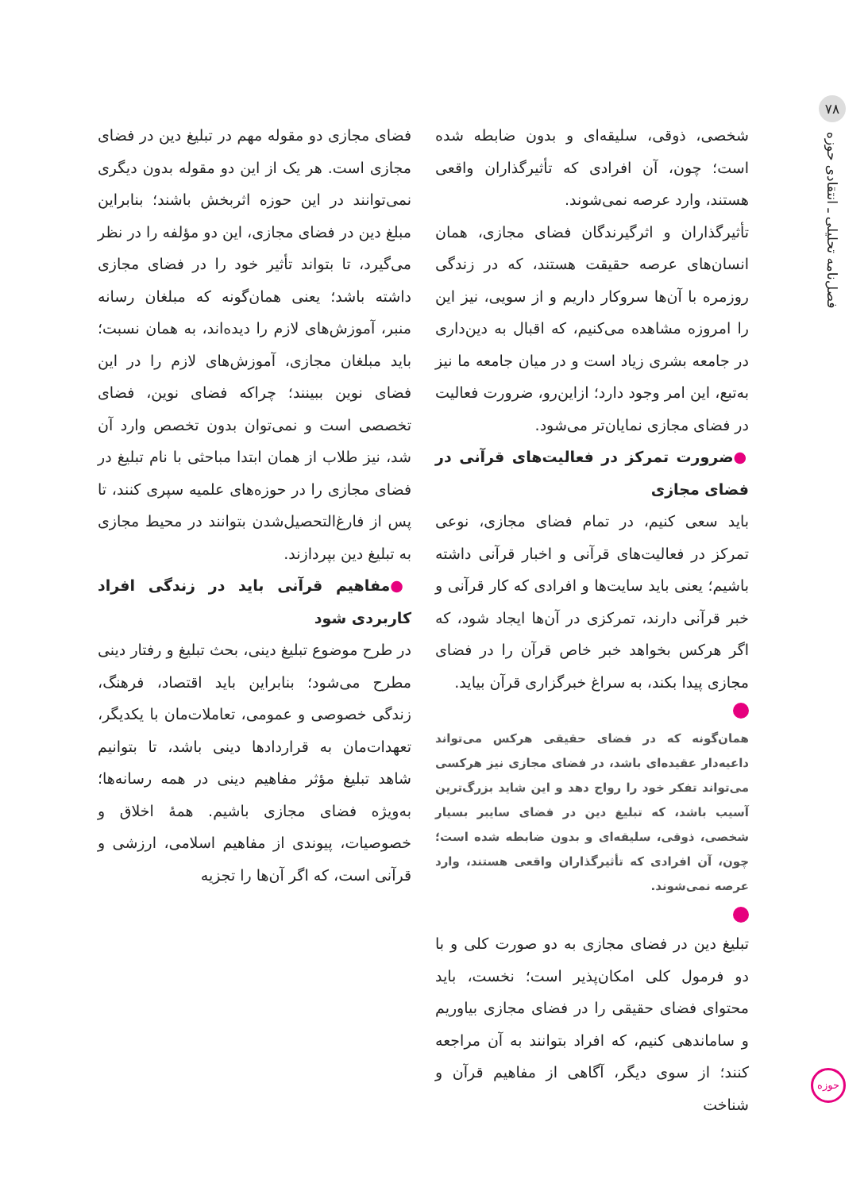۷۸
فصل‌نامه تحلیلی ـ انتقادی حوزه
حوزه
شخصی، ذوقی، سلیقه‌ای و بدون ضابطه شده است؛ چون، آن افرادی که تأثیرگذاران واقعی هستند، وارد عرصه نمی‌شوند.
تأثیرگذاران و اثرگیرندگان فضای مجازی، همان انسان‌های عرصه حقیقت هستند، که در زندگی روزمره با آن‌ها سروکار داریم و از سویی، نیز این را امروزه مشاهده می‌کنیم، که اقبال به دین‌داری در جامعه بشری زیاد است و در میان جامعه ما نیز به‌تبع، این امر وجود دارد؛ ازاین‌رو، ضرورت فعالیت در فضای مجازی نمایان‌تر می‌شود.
●ضرورت تمرکز در فعالیت‌های قرآنی در فضای مجازی
باید سعی کنیم، در تمام فضای مجازی، نوعی تمرکز در فعالیت‌های قرآنی و اخبار قرآنی داشته باشیم؛ یعنی باید سایت‌ها و افرادی که کار قرآنی و خبر قرآنی دارند، تمرکزی در آن‌ها ایجاد شود، که اگر هرکس بخواهد خبر خاص قرآن را در فضای مجازی پیدا بکند، به سراغ خبرگزاری قرآن بیاید.
همان‌گونه که در فضای حقیقی هرکس می‌تواند داعیه‌دار عقیده‌ای باشد، در فضای مجازی نیز هرکسی می‌تواند تفکر خود را رواج دهد و این شاید بزرگ‌ترین آسیب باشد، که تبلیغ دین در فضای سایبر بسیار شخصی، ذوقی، سلیقه‌ای و بدون ضابطه شده است؛ چون، آن افرادی که تأثیرگذاران واقعی هستند، وارد عرصه نمی‌شوند.
تبلیغ دین در فضای مجازی به دو صورت کلی و با دو فرمول کلی امکان‌پذیر است؛ نخست، باید محتوای فضای حقیقی را در فضای مجازی بیاوریم و ساماندهی کنیم، که افراد بتوانند به آن مراجعه کنند؛ از سوی دیگر، آگاهی از مفاهیم قرآن و شناخت
فضای مجازی دو مقوله مهم در تبلیغ دین در فضای مجازی است. هر یک از این دو مقوله بدون دیگری نمی‌توانند در این حوزه اثربخش باشند؛ بنابراین مبلغ دین در فضای مجازی، این دو مؤلفه را در نظر می‌گیرد، تا بتواند تأثیر خود را در فضای مجازی داشته باشد؛ یعنی همان‌گونه که مبلغان رسانه منبر، آموزش‌های لازم را دیده‌اند، به همان نسبت؛ باید مبلغان مجازی، آموزش‌های لازم را در این فضای نوین ببینند؛ چراکه فضای نوین، فضای تخصصی است و نمی‌توان بدون تخصص وارد آن شد، نیز طلاب از همان ابتدا مباحثی با نام تبلیغ در فضای مجازی را در حوزه‌های علمیه سپری کنند، تا پس از فارغ‌التحصیل‌شدن بتوانند در محیط مجازی به تبلیغ دین بپردازند.
●مفاهیم قرآنی باید در زندگی افراد کاربردی شود
در طرح موضوع تبلیغ دینی، بحث تبلیغ و رفتار دینی مطرح می‌شود؛ بنابراین باید اقتصاد، فرهنگ، زندگی خصوصی و عمومی، تعاملات‌مان با یکدیگر، تعهدات‌مان به قراردادها دینی باشد، تا بتوانیم شاهد تبلیغ مؤثر مفاهیم دینی در همه رسانه‌ها؛ به‌ویژه فضای مجازی باشیم. همهٔ اخلاق و خصوصیات، پیوندی از مفاهیم اسلامی، ارزشی و قرآنی است، که اگر آن‌ها را تجزیه